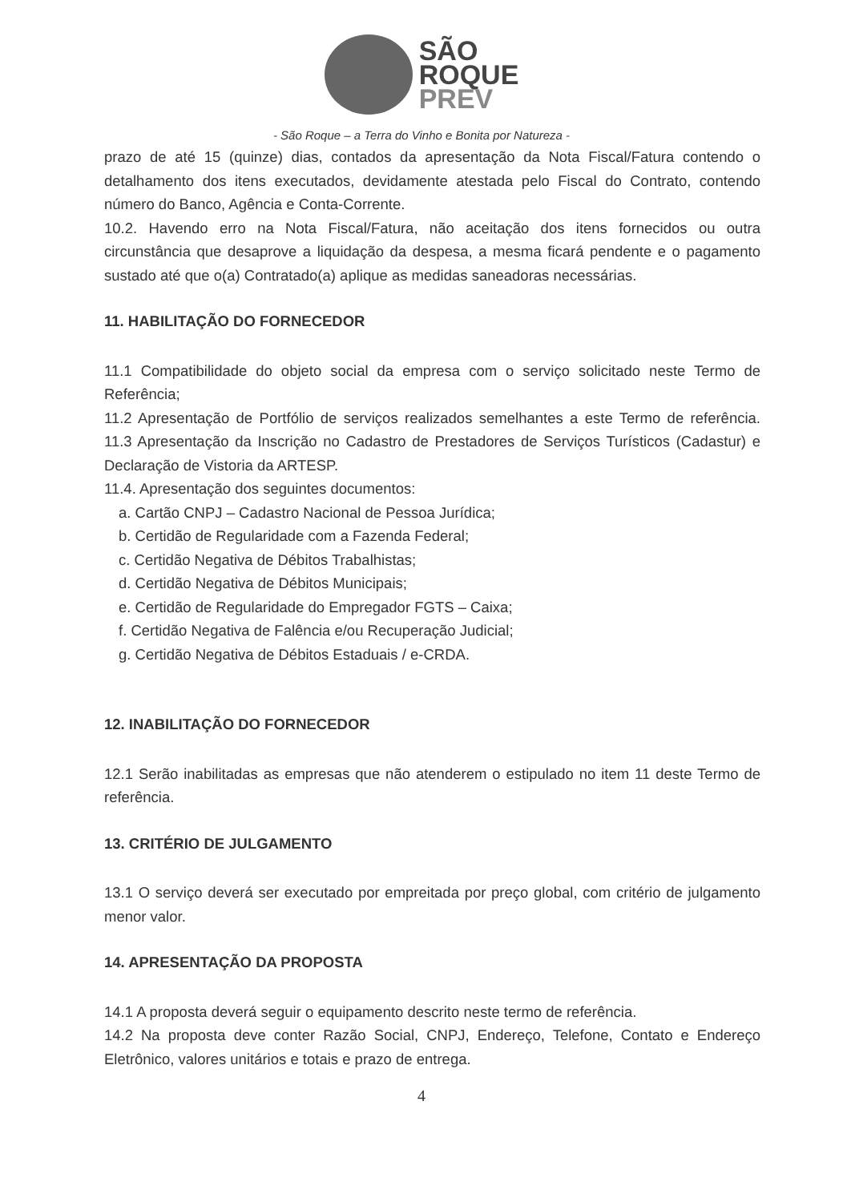SÃO
ROQUE
PREV
- São Roque – a Terra do Vinho e Bonita por Natureza -
prazo de até 15 (quinze) dias, contados da apresentação da Nota Fiscal/Fatura contendo o detalhamento dos itens executados, devidamente atestada pelo Fiscal do Contrato, contendo número do Banco, Agência e Conta-Corrente.
10.2. Havendo erro na Nota Fiscal/Fatura, não aceitação dos itens fornecidos ou outra circunstância que desaprove a liquidação da despesa, a mesma ficará pendente e o pagamento sustado até que o(a) Contratado(a) aplique as medidas saneadoras necessárias.
11. HABILITAÇÃO DO FORNECEDOR
11.1 Compatibilidade do objeto social da empresa com o serviço solicitado neste Termo de Referência;
11.2 Apresentação de Portfólio de serviços realizados semelhantes a este Termo de referência. 11.3 Apresentação da Inscrição no Cadastro de Prestadores de Serviços Turísticos (Cadastur) e Declaração de Vistoria da ARTESP.
11.4. Apresentação dos seguintes documentos:
a. Cartão CNPJ – Cadastro Nacional de Pessoa Jurídica;
b. Certidão de Regularidade com a Fazenda Federal;
c. Certidão Negativa de Débitos Trabalhistas;
d. Certidão Negativa de Débitos Municipais;
e. Certidão de Regularidade do Empregador FGTS – Caixa;
f. Certidão Negativa de Falência e/ou Recuperação Judicial;
g. Certidão Negativa de Débitos Estaduais / e-CRDA.
12. INABILITAÇÃO DO FORNECEDOR
12.1 Serão inabilitadas as empresas que não atenderem o estipulado no item 11 deste Termo de referência.
13. CRITÉRIO DE JULGAMENTO
13.1 O serviço deverá ser executado por empreitada por preço global, com critério de julgamento menor valor.
14. APRESENTAÇÃO DA PROPOSTA
14.1 A proposta deverá seguir o equipamento descrito neste termo de referência.
14.2 Na proposta deve conter Razão Social, CNPJ, Endereço, Telefone, Contato e Endereço Eletrônico, valores unitários e totais e prazo de entrega.
4